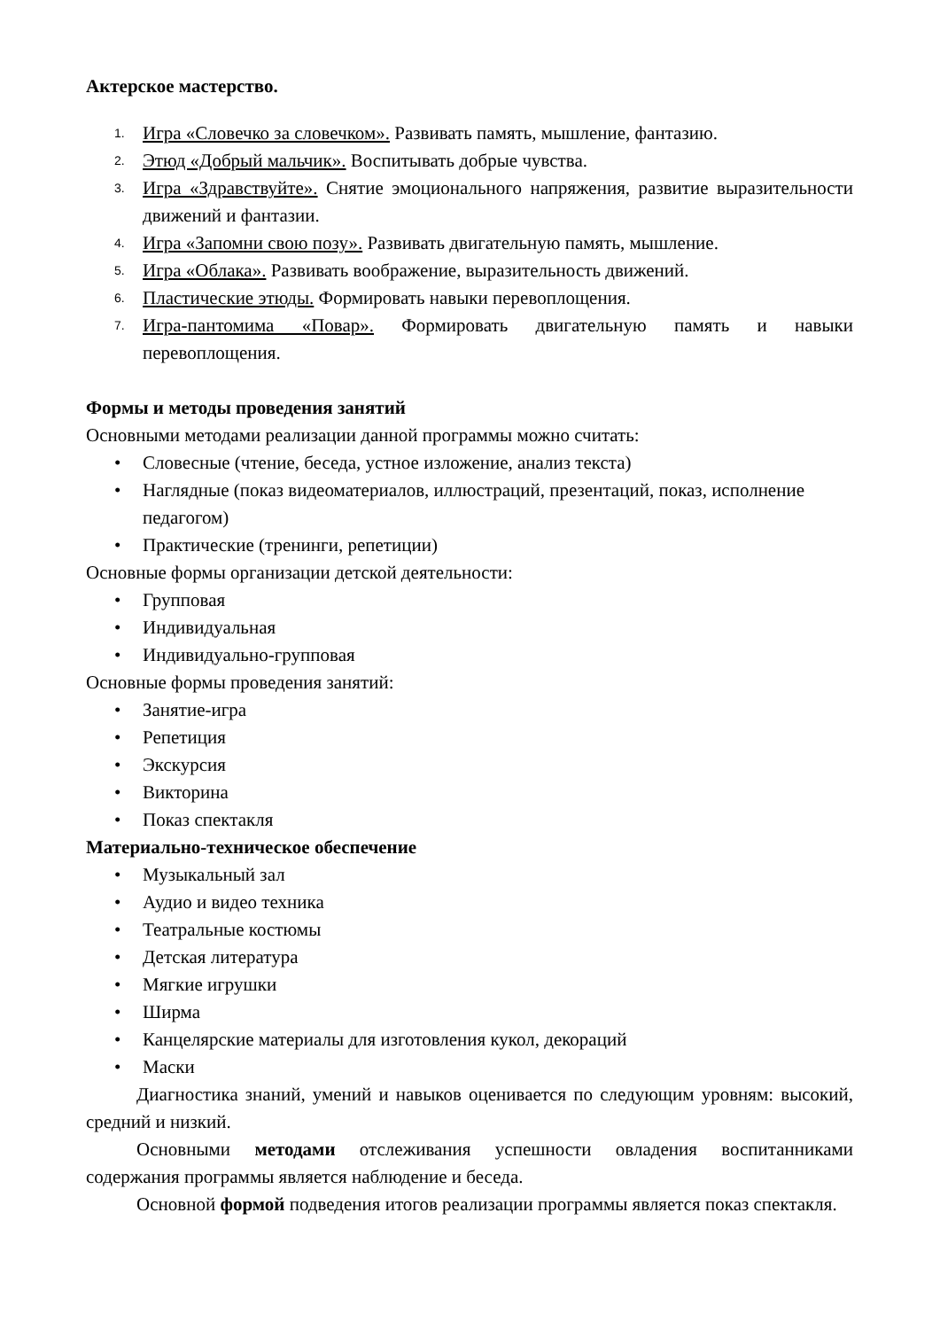Актерское мастерство.
1. Игра «Словечко за словечком». Развивать память, мышление, фантазию.
2. Этюд «Добрый мальчик». Воспитывать добрые чувства.
3. Игра «Здравствуйте». Снятие эмоционального напряжения, развитие выразительности движений и фантазии.
4. Игра «Запомни свою позу». Развивать двигательную память, мышление.
5. Игра «Облака». Развивать воображение, выразительность движений.
6. Пластические этюды. Формировать навыки перевоплощения.
7. Игра-пантомима «Повар». Формировать двигательную память и навыки перевоплощения.
Формы и методы проведения занятий
Основными методами реализации данной программы можно считать:
• Словесные (чтение, беседа, устное изложение, анализ текста)
• Наглядные (показ видеоматериалов, иллюстраций, презентаций, показ, исполнение педагогом)
• Практические (тренинги, репетиции)
Основные формы организации детской деятельности:
• Групповая
• Индивидуальная
• Индивидуально-групповая
Основные формы проведения занятий:
• Занятие-игра
• Репетиция
• Экскурсия
• Викторина
• Показ спектакля
Материально-техническое обеспечение
• Музыкальный зал
• Аудио и видео техника
• Театральные костюмы
• Детская литература
• Мягкие игрушки
• Ширма
• Канцелярские материалы для изготовления кукол, декораций
• Маски
Диагностика знаний, умений и навыков оценивается по следующим уровням: высокий, средний и низкий.
Основными методами отслеживания успешности овладения воспитанниками содержания программы является наблюдение и беседа.
Основной формой подведения итогов реализации программы является показ спектакля.